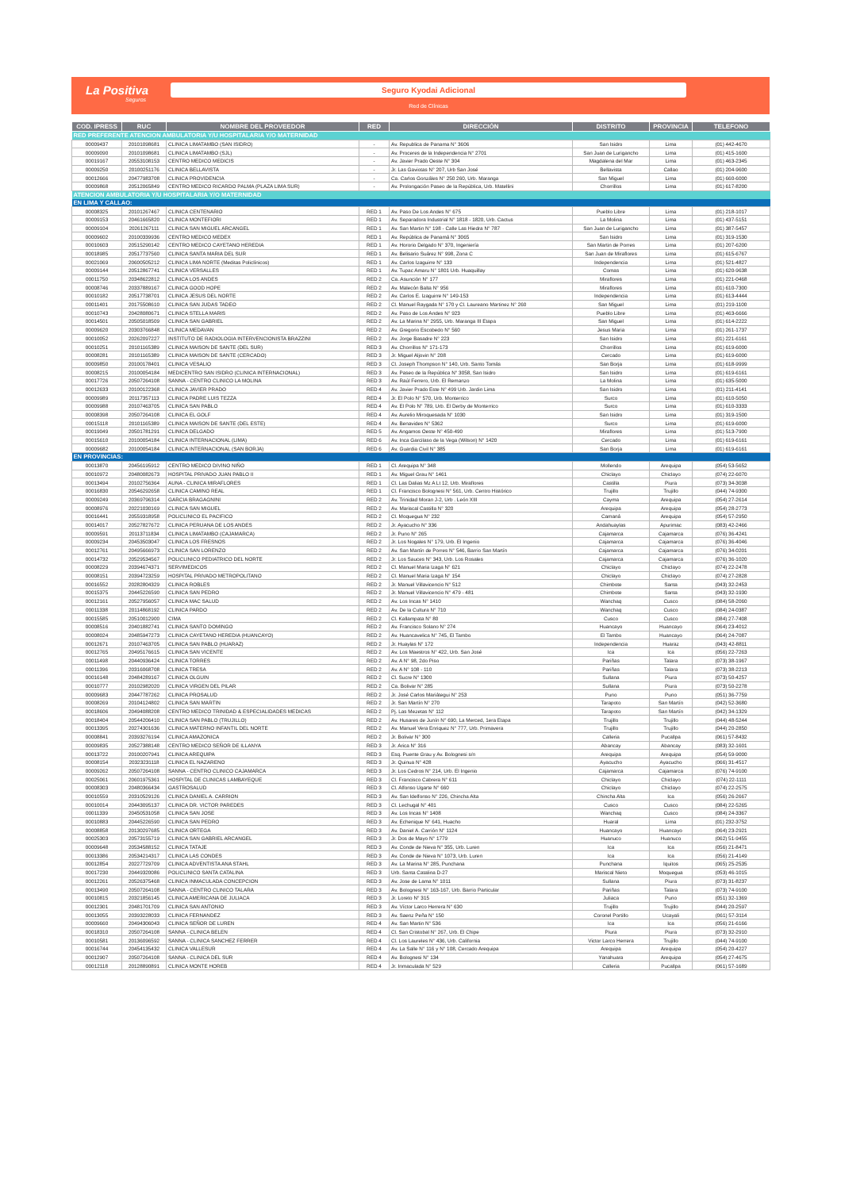La Positiva
Seguros
Seguro Kyodai Adicional
Red de Clínicas
| COD. IPRESS | RUC | NOMBRE DEL PROVEEDOR | RED | DIRECCIÓN | DISTRITO | PROVINCIA | TELEFONO |
| --- | --- | --- | --- | --- | --- | --- | --- |
| RED PREFERENTE ATENCION AMBULATORIA Y/U HOSPITALARIA Y/O MATERNIDAD | | | | | | | |
| 00009437 | 20101098681 | CLINICA LIMATAMBO (SAN ISIDRO) | - | Av. Republica de Panama N° 3606 | San Isidro | Lima | (01) 442-4670 |
| 00009090 | 20101098681 | CLINICA LIMATAMBO (SJL) | - | Av. Proceres de la Independencia N° 2701 | San Juan de Lurigancho | Lima | (01) 415-1600 |
| 00019167 | 20553108153 | CENTRO MEDICO MEDICIS | - | Av. Javier Prado Oeste N° 304 | Magdalena del Mar | Lima | (01) 463-2345 |
| 00009250 | 20100251176 | CLINICA BELLAVISTA | - | Jr. Las Gaviotas N° 207, Urb San José | Bellavista | Callao | (01) 204-9600 |
| 00012666 | 20477983708 | CLINICA PROVIDENCIA | - | Ca. Carlos Gonzáles N° 250 260, Urb. Maranga | San Miguel | Lima | (01) 660-6000 |
| 00009868 | 20512065849 | CENTRO MEDICO RICARDO PALMA (PLAZA LIMA SUR) | - | Av. Prolongación Paseo de la República, Urb. Matellini | Chorrillos | Lima | (01) 617-8200 |
| ATENCION AMBULATORIA Y/U HOSPITALARIA Y/O MATERNIDAD | | | | | | | |
| EN LIMA Y CALLAO: | | | | | | | |
| 00008325 | 20101267467 | CLINICA CENTENARIO | RED 1 | Av. Paso De Los Andes N° 675 | Pueblo Libre | Lima | (01) 218-1017 |
| 00009153 | 20461665820 | CLINICA MONTEFIORI | RED 1 | Av. Separadora Industrial N° 1818 - 1820, Urb. Cactus | La Molina | Lima | (01) 437-5151 |
| 00009104 | 20261267111 | CLINICA SAN MIGUEL ARCANGEL | RED 1 | Av. San Martin N° 198 - Calle Las Hiedra N° 787 | San Juan de Lurigancho | Lima | (01) 387-5457 |
| 00009602 | 20100339936 | CENTRO MEDICO MEDEX | RED 1 | Av. República de Panamá N° 3065 | San Isidro | Lima | (01) 319-1530 |
| 00010603 | 20515290142 | CENTRO MEDICO CAYETANO HEREDIA | RED 1 | Av. Hororio Delgado N° 370, Ingeniería | San Martin de Porres | Lima | (01) 207-6200 |
| 00018985 | 20517737560 | CLINICA SANTA MARIA DEL SUR | RED 1 | Av. Belisario Suárez N° 998, Zona C | San Juan de Miraflores | Lima | (01) 615-6767 |
| 00021069 | 20600505212 | CLINICA LIMA NORTE (Meditas Policlínicos) | RED 1 | Av. Carlos Izaguirre N° 133 | Independencia | Lima | (01) 521-4827 |
| 00009144 | 20512867741 | CLINICA VERSALLES | RED 1 | Av. Tupac Amaru N° 1801 Urb. Huaquillay | Comas | Lima | (01) 620-9638 |
| 00011750 | 20348622812 | CLINICA LOS ANDES | RED 2 | Ca. Asunción N° 177 | Miraflores | Lima | (01) 221-0468 |
| 00008746 | 20337889167 | CLINICA GOOD HOPE | RED 2 | Av. Malecón Balta N° 956 | Miraflores | Lima | (01) 610-7300 |
| 00010182 | 20517738701 | CLINICA JESUS DEL NORTE | RED 2 | Av. Carlos E. Izaguirre N° 149-153 | Independencia | Lima | (01) 613-4444 |
| 00011401 | 20175508610 | CLINICA SAN JUDAS TADEO | RED 2 | Cl. Manuel Raygada N° 170 y Cl. Laureano Martinez N° 260 | San Miguel | Lima | (01) 219-1100 |
| 00010743 | 20428080671 | CLINICA STELLA MARIS | RED 2 | Av. Paso de Los Andes N° 923 | Pueblo Libre | Lima | (01) 463-6666 |
| 00014501 | 20505018509 | CLINICA SAN GABRIEL | RED 2 | Av. La Marina N° 2955, Urb. Maranga III Etapa | San Miguel | Lima | (01) 614-2222 |
| 00009620 | 20303766848 | CLINICA MEDAVAN | RED 2 | Av. Gregorio Escobedo N° 560 | Jesus Maria | Lima | (01) 261-1737 |
| 00010052 | 20262097227 | INSTITUTO DE RADIOLOGIA INTERVENCIONISTA BRAZZINI | RED 2 | Av. Jorge Basadre N° 223 | San Isidro | Lima | (01) 221-6161 |
| 00010251 | 20101165389 | CLINICA MAISON DE SANTE (DEL SUR) | RED 3 | Av. Chorrillos N° 171-173 | Chorrillos | Lima | (01) 619-6000 |
| 00008281 | 20101165389 | CLINICA MAISON DE SANTE (CERCADO) | RED 3 | Jr. Miguel Aljovin N° 208 | Cercado | Lima | (01) 619-6000 |
| 00009850 | 20100178401 | CLINICA VESALIO | RED 3 | Cl. Joseph Thompson N° 140, Urb. Santo Tomás | San Borja | Lima | (01) 618-9999 |
| 00008215 | 20100054184 | MEDICENTRO SAN ISIDRO (CLINICA INTERNACIONAL) | RED 3 | Av. Paseo de la República N° 3058, San Isidro | San Isidro | Lima | (01) 619-6161 |
| 00017726 | 20507264108 | SANNA - CENTRO CLINICO LA MOLINA | RED 3 | Av. Raúl Ferrero, Urb. El Remanzo | La Molina | Lima | (01) 635-5000 |
| 00012633 | 20100122368 | CLINICA JAVIER PRADO | RED 4 | Av. Javier Prado Este N° 499 Urb. Jardin Lima | San Isidro | Lima | (01) 211-4141 |
| 00009989 | 20117357113 | CLINICA PADRE LUIS TEZZA | RED 4 | Jr. El Polo N° 570, Urb. Monterrico | Surco | Lima | (01) 610-5050 |
| 00009988 | 20107463705 | CLINICA SAN PABLO | RED 4 | Av. El Polo N° 789, Urb. El Derby de Monterrico | Surco | Lima | (01) 610-3333 |
| 00008398 | 20507264108 | CLINICA EL GOLF | RED 4 | Av. Aurelio Miroquesada N° 1030 | San Isidro | Lima | (01) 319-1500 |
| 00015118 | 20101165389 | CLINICA MAISON DE SANTE (DEL ESTE) | RED 4 | Av. Benavides N° 5362 | Surco | Lima | (01) 619-6000 |
| 00019049 | 20501781291 | CLINICA DELGADO | RED 5 | Av. Angamos Oeste N° 450-490 | Miraflores | Lima | (01) 513-7900 |
| 00015610 | 20100054184 | CLINICA INTERNACIONAL (LIMA) | RED 6 | Av. Inca Garcilaso de la Vega (Wilson) N° 1420 | Cercado | Lima | (01) 619-6161 |
| 00009682 | 20100054184 | CLINICA INTERNACIONAL (SAN BORJA) | RED 6 | Av. Guardia Civil N° 385 | San Borja | Lima | (01) 619-6161 |
| EN PROVINCIAS: | | | | | | | |
| 00013870 | 20456195912 | CENTRO MEDICO DIVINO NIÑO | RED 1 | Cl. Arequipa N° 348 | Mollendo | Arequipa | (054) 53-5652 |
| 00010972 | 20480082673 | HOSPITAL PRIVADO JUAN PABLO II | RED 1 | Av. Miguel Grau N° 1461 | Chiclayo | Chiclayo | (074) 22-6070 |
| 00013494 | 20102756364 | AUNA - CLINICA MIRAFLORES | RED 1 | Cl. Las Dalias Mz A Lt 12, Urb. Miraflores | Castilla | Piura | (073) 34-3038 |
| 00016830 | 20546292658 | CLINICA CAMINO REAL | RED 1 | Cl. Francisco Bolognesi N° 561, Urb. Centro Histórico | Trujillo | Trujillo | (044) 74-9300 |
| 00009249 | 20369796314 | GARCIA BRAGAGNINI | RED 2 | Av. Trinidad Moran J-2, Urb . León XIII | Cayma | Arequipa | (054) 27-2614 |
| 00008976 | 20221030169 | CLINICA SAN MIGUEL | RED 2 | Av. Mariscal Castilla N° 320 | Arequipa | Arequipa | (054) 28-2773 |
| 00016441 | 20559318958 | POLICLINICO EL PACIFICO | RED 2 | Cl. Moquegua N° 232 | Camaná | Arequipa | (054) 57-2950 |
| 00014017 | 20527827672 | CLINICA PERUANA DE LOS ANDES | RED 2 | Jr. Ayacucho N° 336 | Andahuaylas | Apurimac | (083) 42-2466 |
| 00009591 | 20113711834 | CLINICA LIMATAMBO (CAJAMARCA) | RED 2 | Jr. Puno N° 265 | Cajamarca | Cajamarca | (076) 36-4241 |
| 00009234 | 20453503047 | CLINICA LOS FRESNOS | RED 2 | Jr. Los Nogales N° 179, Urb. El Ingenio | Cajamarca | Cajamarca | (076) 36-4046 |
| 00012761 | 20495666973 | CLINICA SAN LORENZO | RED 2 | Av. San Martín de Porres N° 546, Barrio San Martín | Cajamarca | Cajamarca | (076) 34-0201 |
| 00014732 | 20529534567 | POLICLINICO PEDIATRICO DEL NORTE | RED 2 | Jr. Los Sauces N° 343, Urb. Los Rosales | Cajamarca | Cajamarca | (076) 36-1020 |
| 00008229 | 20394674371 | SERVIMEDICOS | RED 2 | Cl. Manuel Maria Izaga N° 621 | Chiclayo | Chiclayo | (074) 22-2478 |
| 00008151 | 20394723259 | HOSPITAL PRIVADO METROPOLITANO | RED 2 | Cl. Manuel Maria Izaga N° 154 | Chiclayo | Chiclayo | (074) 27-2828 |
| 00016552 | 20282804329 | CLINICA ROBLES | RED 2 | Jr. Manuel Villavicencio N° 512 | Chimbote | Santa | (043) 32-2453 |
| 00015375 | 20445226590 | CLINICA SAN PEDRO | RED 2 | Jr. Manuel Villavicencio N° 479 - 481 | Chimbote | Santa | (043) 32-1930 |
| 00012161 | 20527956057 | CLINICA MAC SALUD | RED 2 | Av. Los Incas N° 1410 | Wanchaq | Cusco | (084) 58-2060 |
| 00011338 | 20114868192 | CLINICA PARDO | RED 2 | Av. De la Cultura N° 710 | Wanchaq | Cusco | (084) 24-0387 |
| 00015585 | 20510012900 | CIMA | RED 2 | Cl. Kallampata N° 80 | Cusco | Cusco | (084) 27-7408 |
| 00008516 | 20401882741 | CLINICA SANTO DOMINGO | RED 2 | Av. Francisco Solano N° 274 | Huancayo | Huancayo | (064) 23-4012 |
| 00008024 | 20485947273 | CLINICA CAYETANO HEREDIA (HUANCAYO) | RED 2 | Av. Huancavelica N° 745, El Tambo | El Tambo | Huancayo | (064) 24-7087 |
| 00012671 | 20107463705 | CLINICA SAN PABLO (HUARAZ) | RED 2 | Jr. Huaylas N° 172 | Independencia | Huaraz | (043) 42-8811 |
| 00012765 | 20495176615 | CLINICA SAN VICENTE | RED 2 | Av. Los Maestros N° 422, Urb. San José | Ica | Ica | (056) 22-7263 |
| 00011498 | 20440936424 | CLINICA TORRES | RED 2 | Av. A N° 98, 2do Piso | Pariñas | Talara | (073) 38-1967 |
| 00011396 | 20316068708 | CLINICA TRESA | RED 2 | Av. A N° 108 - 110 | Pariñas | Talara | (073) 38-2213 |
| 00016148 | 20484289167 | CLINICA OLGUIN | RED 2 | Cl. Sucre N° 1300 | Sullana | Piura | (073) 50-4257 |
| 00010777 | 20102982020 | CLINICA VIRGEN DEL PILAR | RED 2 | Ca. Bolivar N° 285 | Sullana | Piura | (073) 50-2278 |
| 00009683 | 20447787262 | CLINICA PROSALUD | RED 2 | Jr. José Carlos Mariátegui N° 253 | Puno | Puno | (051) 36-7759 |
| 00008269 | 20104124802 | CLINICA SAN MARTIN | RED 2 | Jr. San Martín N° 270 | Tarapoto | San Martín | (042) 52-3680 |
| 00018606 | 20494088208 | CENTRO MEDICO TRINIDAD & ESPECIALIDADES MEDICAS | RED 2 | Pj. Las Mezetas N° 112 | Tarapoto | San Martín | (042) 34-1329 |
| 00018404 | 20544206410 | CLINICA SAN PABLO (TRUJILLO) | RED 2 | Av. Husares de Junín N° 690, La Merced, 1era Etapa | Trujillo | Trujillo | (044) 48-5244 |
| 00013395 | 20274301636 | CLINICA MATERNO INFANTIL DEL NORTE | RED 2 | Av. Manuel Vera Enriquez N° 777, Urb. Primavera | Trujillo | Trujillo | (044) 20-2850 |
| 00008841 | 20393276194 | CLINICA AMAZONICA | RED 2 | Jr. Bolivar N° 300 | Calleria | Pucallpa | (061) 57-8432 |
| 00009835 | 20527388148 | CENTRO MEDICO SEÑOR DE ILLANYA | RED 3 | Jr. Arica N° 316 | Abancay | Abancay | (083) 32-1601 |
| 00013722 | 20100207941 | CLINICA AREQUIPA | RED 3 | Esq. Puente Grau y Av. Bolognesi s/n | Arequipa | Arequipa | (054) 59-9000 |
| 00008154 | 20323231118 | CLINICA EL NAZARENO | RED 3 | Jr. Quinua N° 428 | Ayacucho | Ayacucho | (066) 31-4517 |
| 00009262 | 20507264108 | SANNA - CENTRO CLINICO CAJAMARCA | RED 3 | Jr. Los Cedros N° 214, Urb. El Ingenio | Cajamarca | Cajamarca | (076) 74-9100 |
| 00025061 | 20601975361 | HOSPITAL DE CLINICAS LAMBAYEQUE | RED 3 | Cl. Francisco Cabrera N° 611 | Chiclayo | Chiclayo | (074) 22-1111 |
| 00008303 | 20480366434 | GASTROSALUD | RED 3 | Cl. Alfonso Ugarte N° 660 | Chiclayo | Chiclayo | (074) 22-2575 |
| 00010559 | 20310529126 | CLINICA DANIEL A. CARRION | RED 3 | Av. San Idelfonso N° 226, Chincha Alta | Chincha Alta | Ica | (056) 26-2667 |
| 00010014 | 20443095137 | CLINICA DR. VICTOR PAREDES | RED 3 | Cl. Lechugal N° 401 | Cusco | Cusco | (084) 22-5265 |
| 00011339 | 20450531058 | CLINICA SAN JOSE | RED 3 | Av. Los Incas N° 1408 | Wanchaq | Cusco | (084) 24-3367 |
| 00010883 | 20445226590 | CLINICA SAN PEDRO | RED 3 | Av. Echenique N° 641, Huacho | Huaral | Lima | (01) 232-3752 |
| 00008858 | 20130297685 | CLINICA ORTEGA | RED 3 | Av. Daniel A. Carrión N° 1124 | Huancayo | Huancayo | (064) 23-2921 |
| 00025303 | 20573155719 | CLINICA SAN GABRIEL ARCANGEL | RED 3 | Jr. Dos de Mayo N° 1779 | Huanuco | Huanuco | (062) 51-9455 |
| 00009648 | 20534588152 | CLINICA TATAJE | RED 3 | Av. Conde de Nieva N° 355, Urb. Luren | Ica | Ica | (056) 21-8471 |
| 00013386 | 20534214317 | CLINICA LAS CONDES | RED 3 | Av. Conde de Nieva N° 1073, Urb. Luren | Ica | Ica | (056) 21-4149 |
| 00012854 | 20227729709 | CLINICA ADVENTISTA ANA STAHL | RED 3 | Av. La Marina N° 285, Punchana | Punchana | Iquitos | (065) 25-2535 |
| 00017230 | 20449320086 | POLICLINICO SANTA CATALINA | RED 3 | Urb. Santa Catalina D-27 | Mariscal Nieto | Moquegua | (053) 46-1015 |
| 00012261 | 20526375468 | CLINICA INMACULADA CONCEPCION | RED 3 | Av. Jose de Lama N° 1011 | Sullana | Piura | (073) 31-8237 |
| 00013490 | 20507264108 | SANNA - CENTRO CLINICO TALARA | RED 3 | Av. Bolognesi N° 163-167, Urb. Barrio Particular | Pariñas | Talara | (073) 74-9100 |
| 00010815 | 20321856145 | CLINICA AMERICANA DE JULIACA | RED 3 | Jr. Loreto N° 315 | Juliaca | Puno | (051) 32-1369 |
| 00012301 | 20481701709 | CLINICA SAN ANTONIO | RED 3 | Av. Víctor Larco Herrera N° 630 | Trujillo | Trujillo | (044) 20-2597 |
| 00013055 | 20393228033 | CLINICA FERNANDEZ | RED 3 | Av. Saenz Peña N° 150 | Coronel Portillo | Ucayali | (061) 57-3114 |
| 00009660 | 20494306043 | CLINICA SEÑOR DE LUREN | RED 4 | Av. San Martin N° 536 | Ica | Ica | (056) 21-6166 |
| 00018310 | 20507264108 | SANNA - CLINICA BELEN | RED 4 | Cl. San Cristobal N° 267, Urb. El Chipe | Piura | Piura | (073) 32-2910 |
| 00010581 | 20136096592 | SANNA - CLINICA SANCHEZ FERRER | RED 4 | Cl. Los Laureles N° 436, Urb. California | Victor Larco Herrera | Trujillo | (044) 74-9100 |
| 00016744 | 20454135432 | CLINICA VALLESUR | RED 4 | Av. La Salle N° 116 y N° 108, Cercado Arequipa | Arequipa | Arequipa | (054) 20-4227 |
| 00012907 | 20507264108 | SANNA - CLINICA DEL SUR | RED 4 | Av. Bolognesi N° 134 | Yanahuara | Arequipa | (054) 27-4675 |
| 00012118 | 20128890891 | CLINICA MONTE HOREB | RED 4 | Jr. Inmaculada N° 529 | Calleria | Pucallpa | (061) 57-1689 |